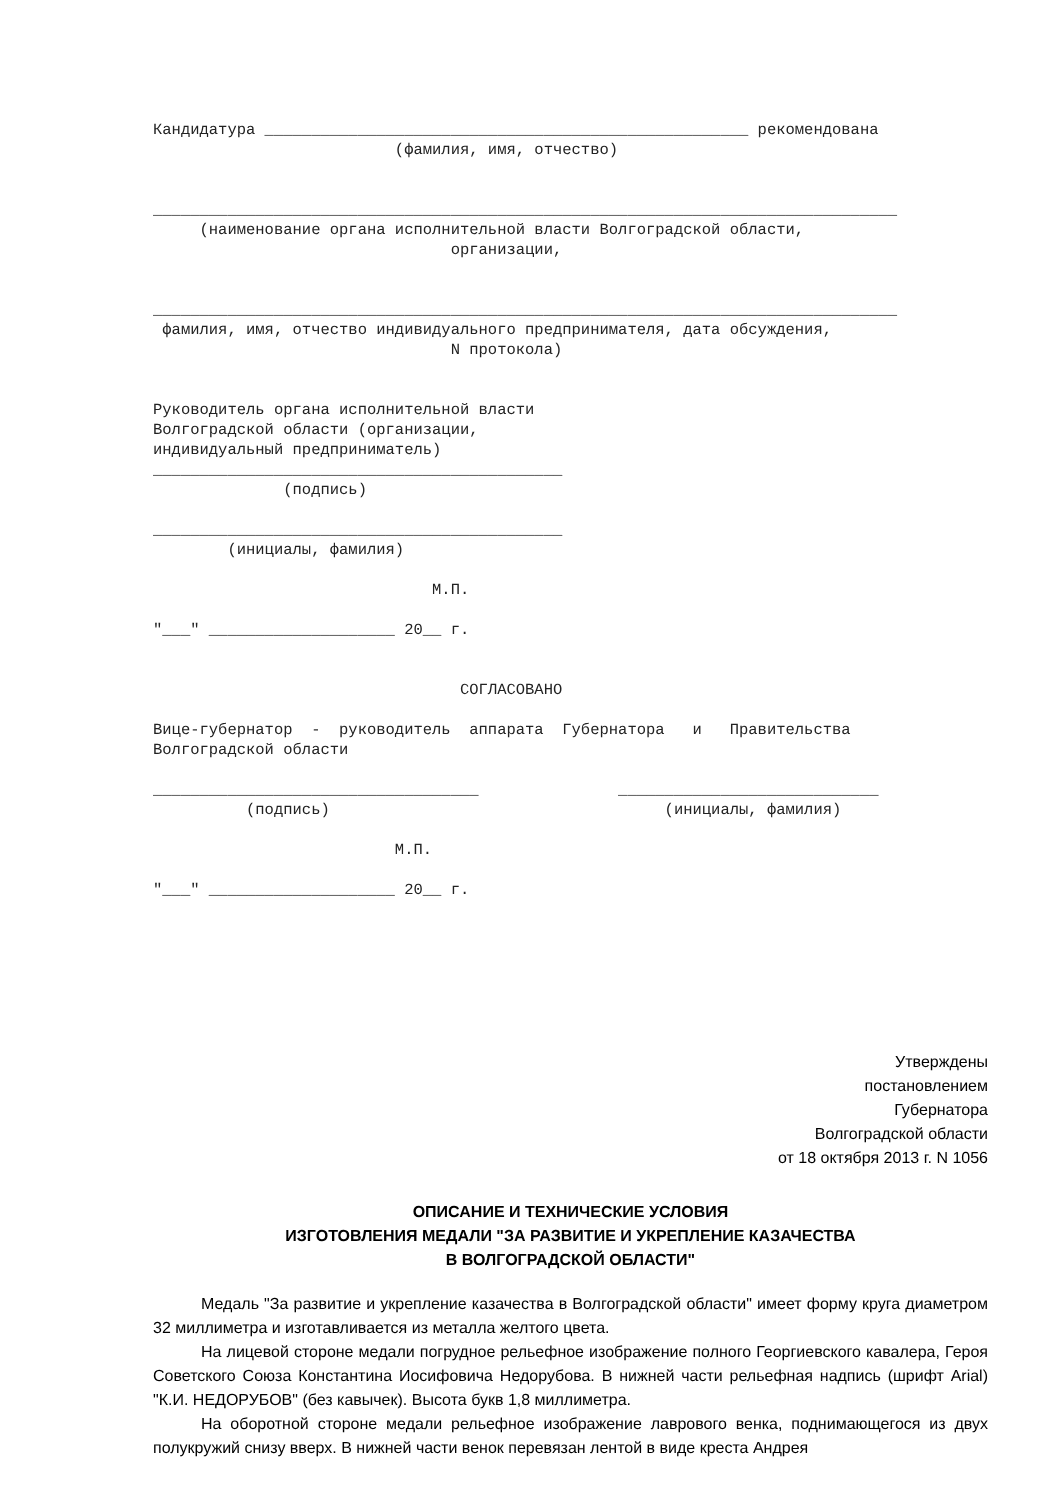Кандидатура ____________________________________________________ рекомендована (фамилия, имя, отчество) ________________________________________________________________________________ (наименование органа исполнительной власти Волгоградской области, организации, ________________________________________________________________________________ фамилия, имя, отчество индивидуального предпринимателя, дата обсуждения, N протокола) Руководитель органа исполнительной власти Волгоградской области (организации, индивидуальный предприниматель) ____________________________________________ (подпись) ____________________________________________ (инициалы, фамилия) М.П. "___" ____________________ 20__ г. СОГЛАСОВАНО Вице-губернатор - руководитель аппарата Губернатора и Правительства Волгоградской области ___________________________________ ____________________________ (подпись) (инициалы, фамилия) М.П. "___" ____________________ 20__ г.
Утверждены
постановлением
Губернатора
Волгоградской области
от 18 октября 2013 г. N 1056
ОПИСАНИЕ И ТЕХНИЧЕСКИЕ УСЛОВИЯ
ИЗГОТОВЛЕНИЯ МЕДАЛИ "ЗА РАЗВИТИЕ И УКРЕПЛЕНИЕ КАЗАЧЕСТВА
В ВОЛГОГРАДСКОЙ ОБЛАСТИ"
Медаль "За развитие и укрепление казачества в Волгоградской области" имеет форму круга диаметром 32 миллиметра и изготавливается из металла желтого цвета.
На лицевой стороне медали погрудное рельефное изображение полного Георгиевского кавалера, Героя Советского Союза Константина Иосифовича Недорубова. В нижней части рельефная надпись (шрифт Arial) "К.И. НЕДОРУБОВ" (без кавычек). Высота букв 1,8 миллиметра.
На оборотной стороне медали рельефное изображение лаврового венка, поднимающегося из двух полукружий снизу вверх. В нижней части венок перевязан лентой в виде креста Андрея